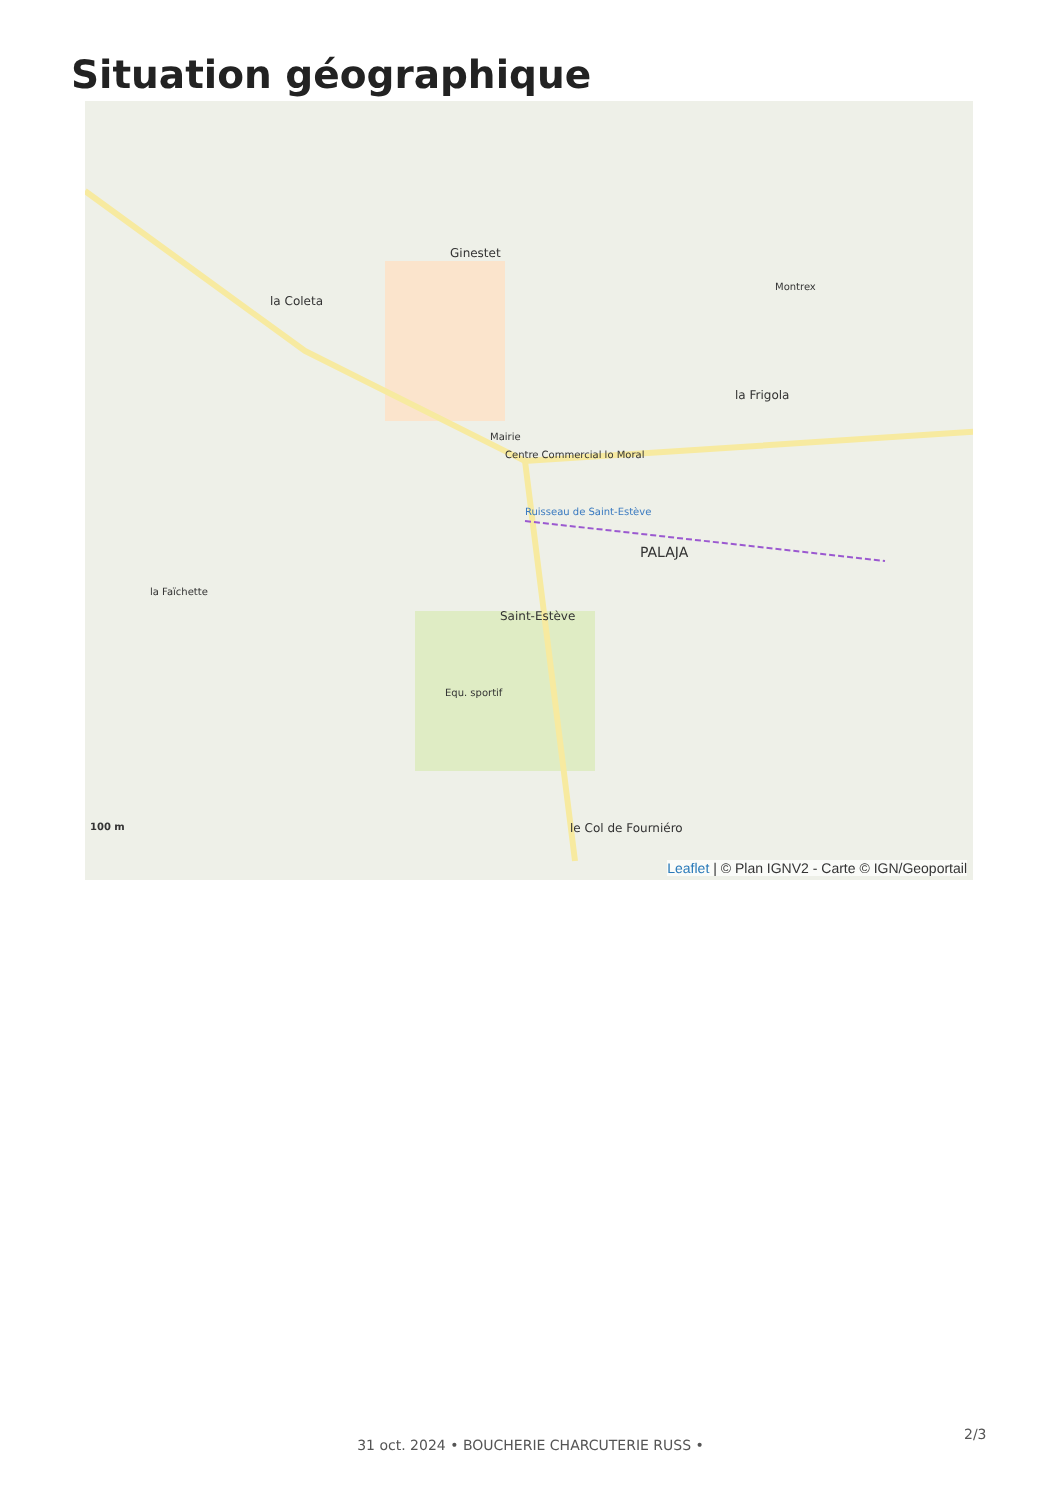Situation géographique
Ginestet
la Coleta
la Frigola
Mairie
Centre Commercial lo Moral
PALAJA
Saint-Estève
Equ. sportif
le Col de Fourniéro
Montrex
la Faïchette
Ruisseau de Saint-Estève
100 m
Leaflet | © Plan IGNV2 - Carte © IGN/Geoportail
2/3
31 oct. 2024 • BOUCHERIE CHARCUTERIE RUSS •